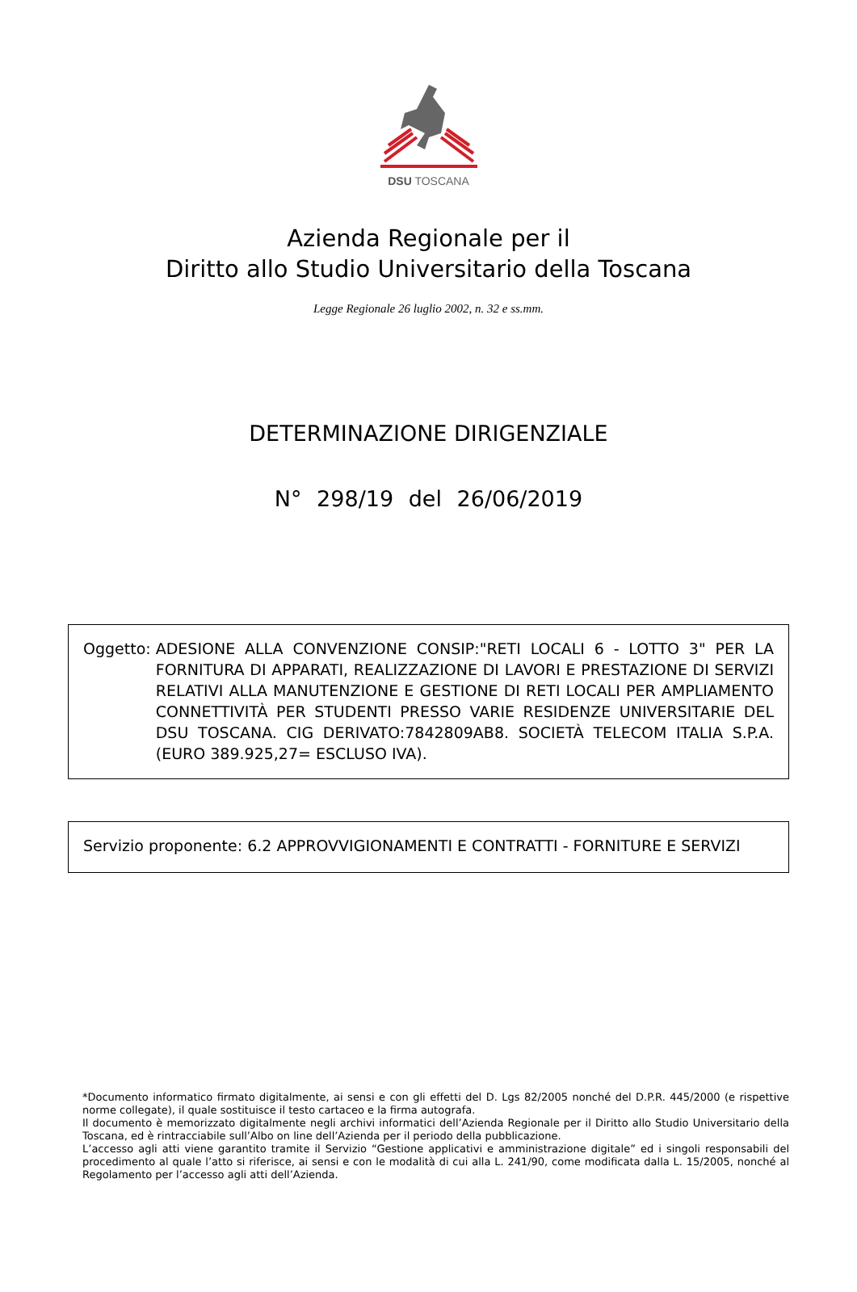DSU TOSCANA
Azienda Regionale per il
Diritto allo Studio Universitario della Toscana
Legge Regionale 26 luglio 2002, n. 32 e ss.mm.
DETERMINAZIONE DIRIGENZIALE
N° 298/19 del 26/06/2019
Oggetto: ADESIONE ALLA CONVENZIONE CONSIP:"RETI LOCALI 6 - LOTTO 3" PER LA FORNITURA DI APPARATI, REALIZZAZIONE DI LAVORI E PRESTAZIONE DI SERVIZI RELATIVI ALLA MANUTENZIONE E GESTIONE DI RETI LOCALI PER AMPLIAMENTO CONNETTIVITÀ PER STUDENTI PRESSO VARIE RESIDENZE UNIVERSITARIE DEL DSU TOSCANA. CIG DERIVATO:7842809AB8. SOCIETÀ TELECOM ITALIA S.P.A. (EURO 389.925,27= ESCLUSO IVA).
Servizio proponente: 6.2 APPROVVIGIONAMENTI E CONTRATTI - FORNITURE E SERVIZI
*Documento informatico firmato digitalmente, ai sensi e con gli effetti del D. Lgs 82/2005 nonché del D.P.R. 445/2000 (e rispettive norme collegate), il quale sostituisce il testo cartaceo e la firma autografa.
Il documento è memorizzato digitalmente negli archivi informatici dell’Azienda Regionale per il Diritto allo Studio Universitario della Toscana, ed è rintracciabile sull’Albo on line dell’Azienda per il periodo della pubblicazione.
L’accesso agli atti viene garantito tramite il Servizio “Gestione applicativi e amministrazione digitale” ed i singoli responsabili del procedimento al quale l’atto si riferisce, ai sensi e con le modalità di cui alla L. 241/90, come modificata dalla L. 15/2005, nonché al Regolamento per l’accesso agli atti dell’Azienda.